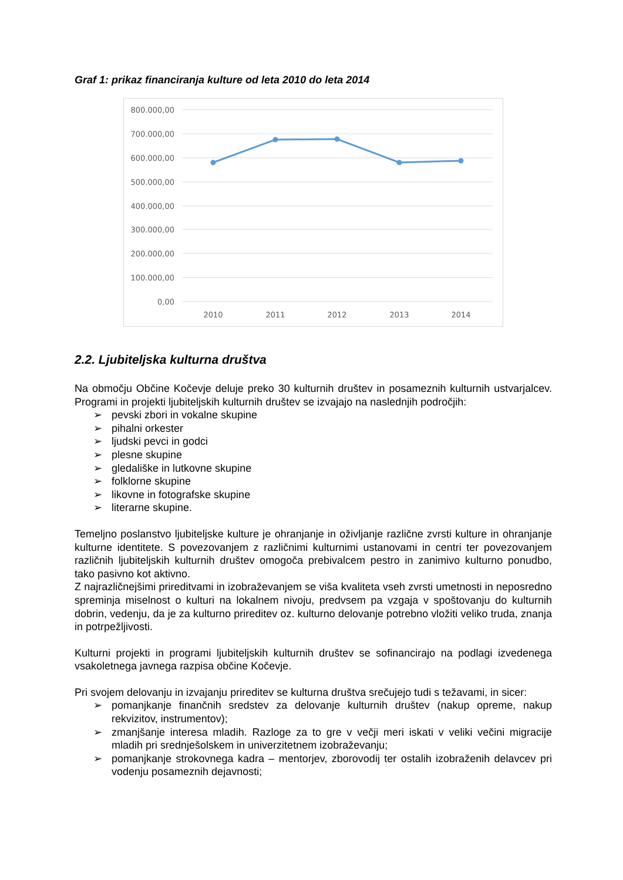Graf 1: prikaz financiranja kulture od leta 2010 do leta 2014
800.000,00
700.000,00
600.000,00
500.000,00
400.000,00
300.000,00
200.000,00
100.000,00
0,00
2010
2011
2012
2013
2014
2.2. Ljubiteljska kulturna društva
Na območju Občine Kočevje deluje preko 30 kulturnih društev in posameznih kulturnih ustvarjalcev. Programi in projekti ljubiteljskih kulturnih društev se izvajajo na naslednjih področjih:
➢ pevski zbori in vokalne skupine
➢ pihalni orkester
➢ ljudski pevci in godci
➢ plesne skupine
➢ gledališke in lutkovne skupine
➢ folklorne skupine
➢ likovne in fotografske skupine
➢ literarne skupine.
Temeljno poslanstvo ljubiteljske kulture je ohranjanje in oživljanje različne zvrsti kulture in ohranjanje kulturne identitete. S povezovanjem z različnimi kulturnimi ustanovami in centri ter povezovanjem različnih ljubiteljskih kulturnih društev omogoča prebivalcem pestro in zanimivo kulturno ponudbo, tako pasivno kot aktivno.
Z najrazličnejšimi prireditvami in izobraževanjem se viša kvaliteta vseh zvrsti umetnosti in neposredno spreminja miselnost o kulturi na lokalnem nivoju, predvsem pa vzgaja v spoštovanju do kulturnih dobrin, vedenju, da je za kulturno prireditev oz. kulturno delovanje potrebno vložiti veliko truda, znanja in potrpežljivosti.
Kulturni projekti in programi ljubiteljskih kulturnih društev se sofinancirajo na podlagi izvedenega vsakoletnega javnega razpisa občine Kočevje.
Pri svojem delovanju in izvajanju prireditev se kulturna društva srečujejo tudi s težavami, in sicer:
➢ pomanjkanje finančnih sredstev za delovanje kulturnih društev (nakup opreme, nakup rekvizitov, instrumentov);
➢ zmanjšanje interesa mladih. Razloge za to gre v večji meri iskati v veliki večini migracije mladih pri srednješolskem in univerzitetnem izobraževanju;
➢ pomanjkanje strokovnega kadra – mentorjev, zborovodij ter ostalih izobraženih delavcev pri vodenju posameznih dejavnosti;